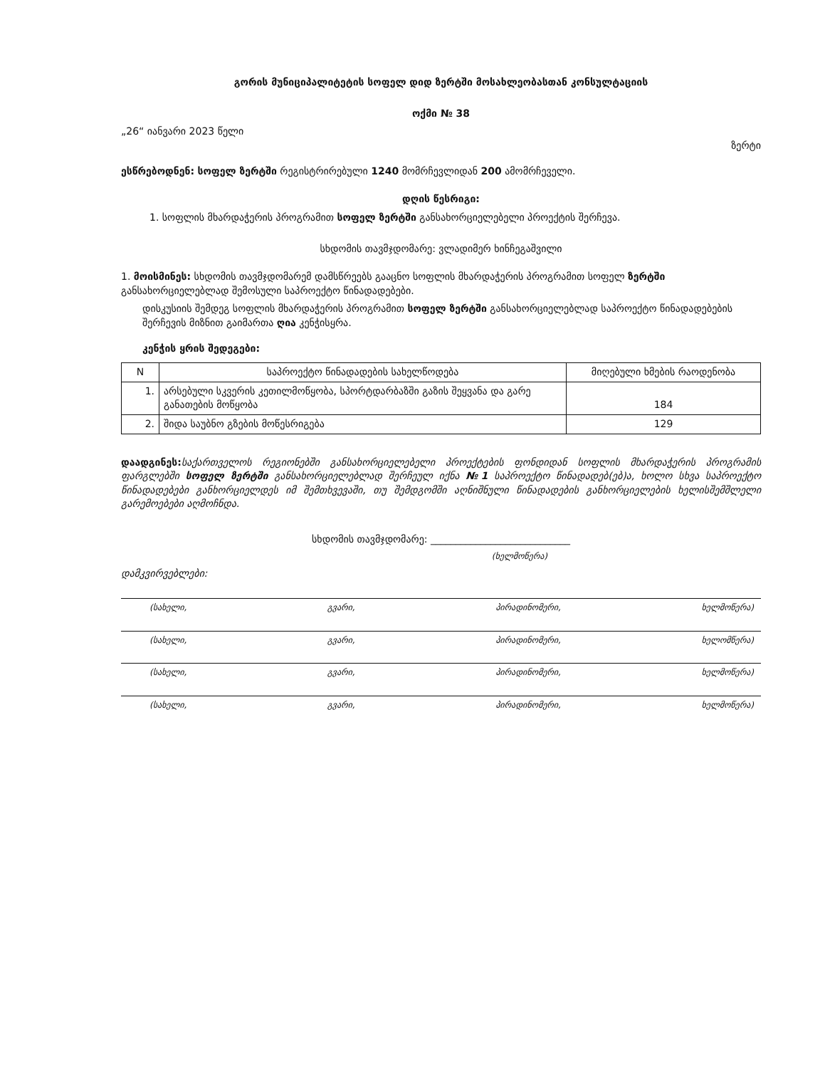გორის მუნიციპალიტეტის სოფელ დიდ ზერტში მოსახლეობასთან კონსულტაციის
ოქმი № 38
„26“ იანვარი 2023 წელი ზერტი
ესწრებოდნენ: სოფელ ზერტში რეგისტრირებული 1240 მომრჩევლიდან 200 ამომრჩეველი.
დღის წესრიგი:
1. სოფლის მხარდაჭერის პროგრამით სოფელ ზერტში განსახორციელებელი პროექტის შერჩევა.
სხდომის თავმჯდომარე: ვლადიმერ ხინჩეგაშვილი
1. მოისმინეს: სხდომის თავმჯდომარემ დამსწრეებს გააცნო სოფლის მხარდაჭერის პროგრამით სოფელ ზერტში განსახორციელებლად შემოსული საპროექტო წინადადებები.
დისკუსიის შემდეგ სოფლის მხარდაჭერის პროგრამით სოფელ ზერტში განსახორციელებლად საპროექტო წინადადებების შერჩევის მიზნით გაიმართა ღია კენჭისყრა.
კენჭის ყრის შედეგები:
| N | საპროექტო წინადადების სახელწოდება | მიღებული ხმების რაოდენობა |
| --- | --- | --- |
| 1. | არსებული სკვერის კეთილმოწყობა, სპორტდარბაზში გაზის შეყვანა და გარე განათების მოწყობა | 184 |
| 2. | შიდა საუბნო გზების მოწესრიგება | 129 |
დაადგინეს: საქართველოს რეგიონებში განსახორციელებელი პროექტების ფონდიდან სოფლის მხარდაჭერის პროგრამის ფარგლებში სოფელ ზერტში განსახორციელებლად შერჩეულ იქნა №1 საპროექტო წინადადებ(ებ)ა, ხოლო სხვა საპროექტო წინადადებები განხორციელდეს იმ შემთხვევაში, თუ შემდგომში აღნიშნული წინადადების განხორციელების ხელისშემშლელი გარემოებები აღმოჩნდა.
სხდომის თავმჯდომარე: ____________________________
(ხელმოწერა)
დამკვირვებლები:
(სახელი, გვარი, პირადინომერი, ხელმოწერა)
(სახელი, გვარი, პირადინომერი, ხელომწერა)
(სახელი, გვარი, პირადინომერი, ხელმოწერა)
(სახელი, გვარი, პირადინომერი, ხელმოწერა)